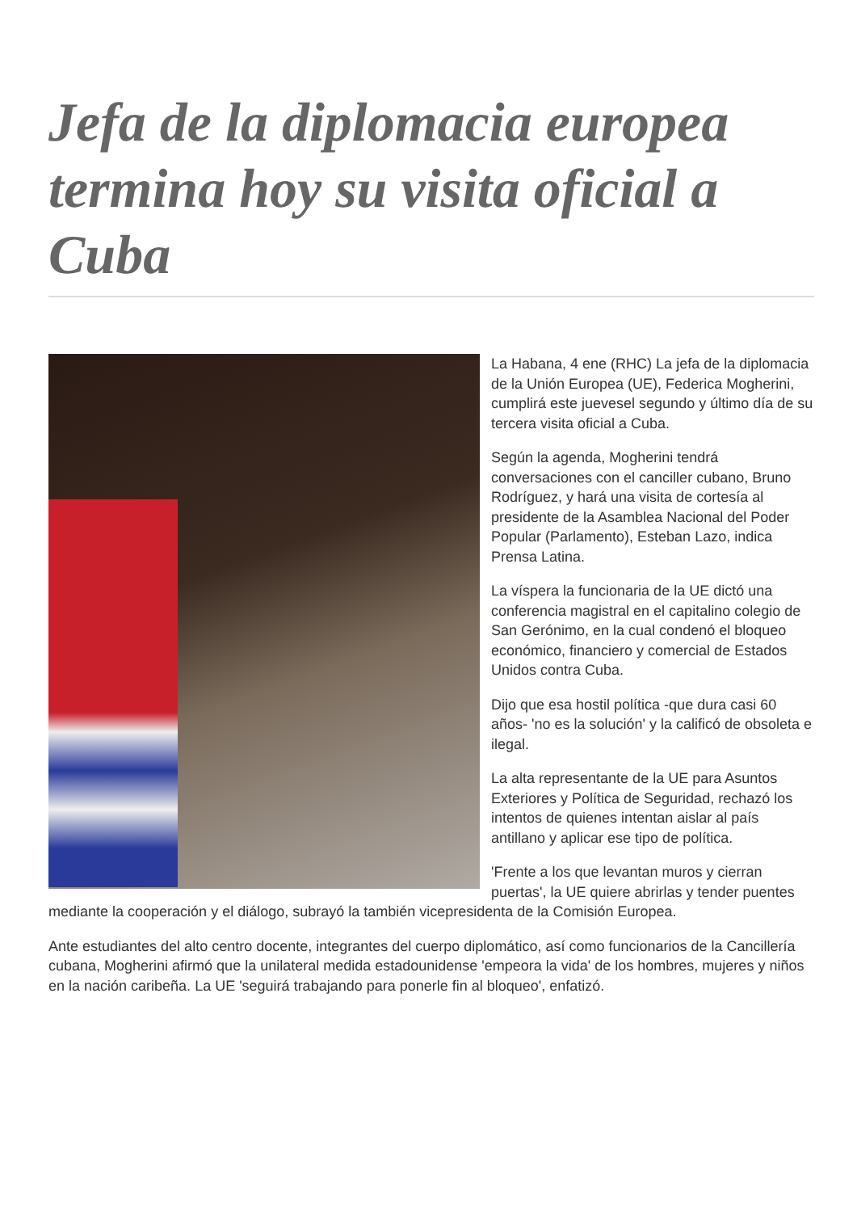Jefa de la diplomacia europea termina hoy su visita oficial a Cuba
La Habana, 4 ene (RHC) La jefa de la diplomacia de la Unión Europea (UE), Federica Mogherini, cumplirá este juevesel segundo y último día de su tercera visita oficial a Cuba.
Según la agenda, Mogherini tendrá conversaciones con el canciller cubano, Bruno Rodríguez, y hará una visita de cortesía al presidente de la Asamblea Nacional del Poder Popular (Parlamento), Esteban Lazo, indica Prensa Latina.
La víspera la funcionaria de la UE dictó una conferencia magistral en el capitalino colegio de San Gerónimo, en la cual condenó el bloqueo económico, financiero y comercial de Estados Unidos contra Cuba.
Dijo que esa hostil política -que dura casi 60 años- 'no es la solución' y la calificó de obsoleta e ilegal.
La alta representante de la UE para Asuntos Exteriores y Política de Seguridad, rechazó los intentos de quienes intentan aislar al país antillano y aplicar ese tipo de política.
'Frente a los que levantan muros y cierran puertas', la UE quiere abrirlas y tender puentes mediante la cooperación y el diálogo, subrayó la también vicepresidenta de la Comisión Europea.
Ante estudiantes del alto centro docente, integrantes del cuerpo diplomático, así como funcionarios de la Cancillería cubana, Mogherini afirmó que la unilateral medida estadounidense 'empeora la vida' de los hombres, mujeres y niños en la nación caribeña. La UE 'seguirá trabajando para ponerle fin al bloqueo', enfatizó.